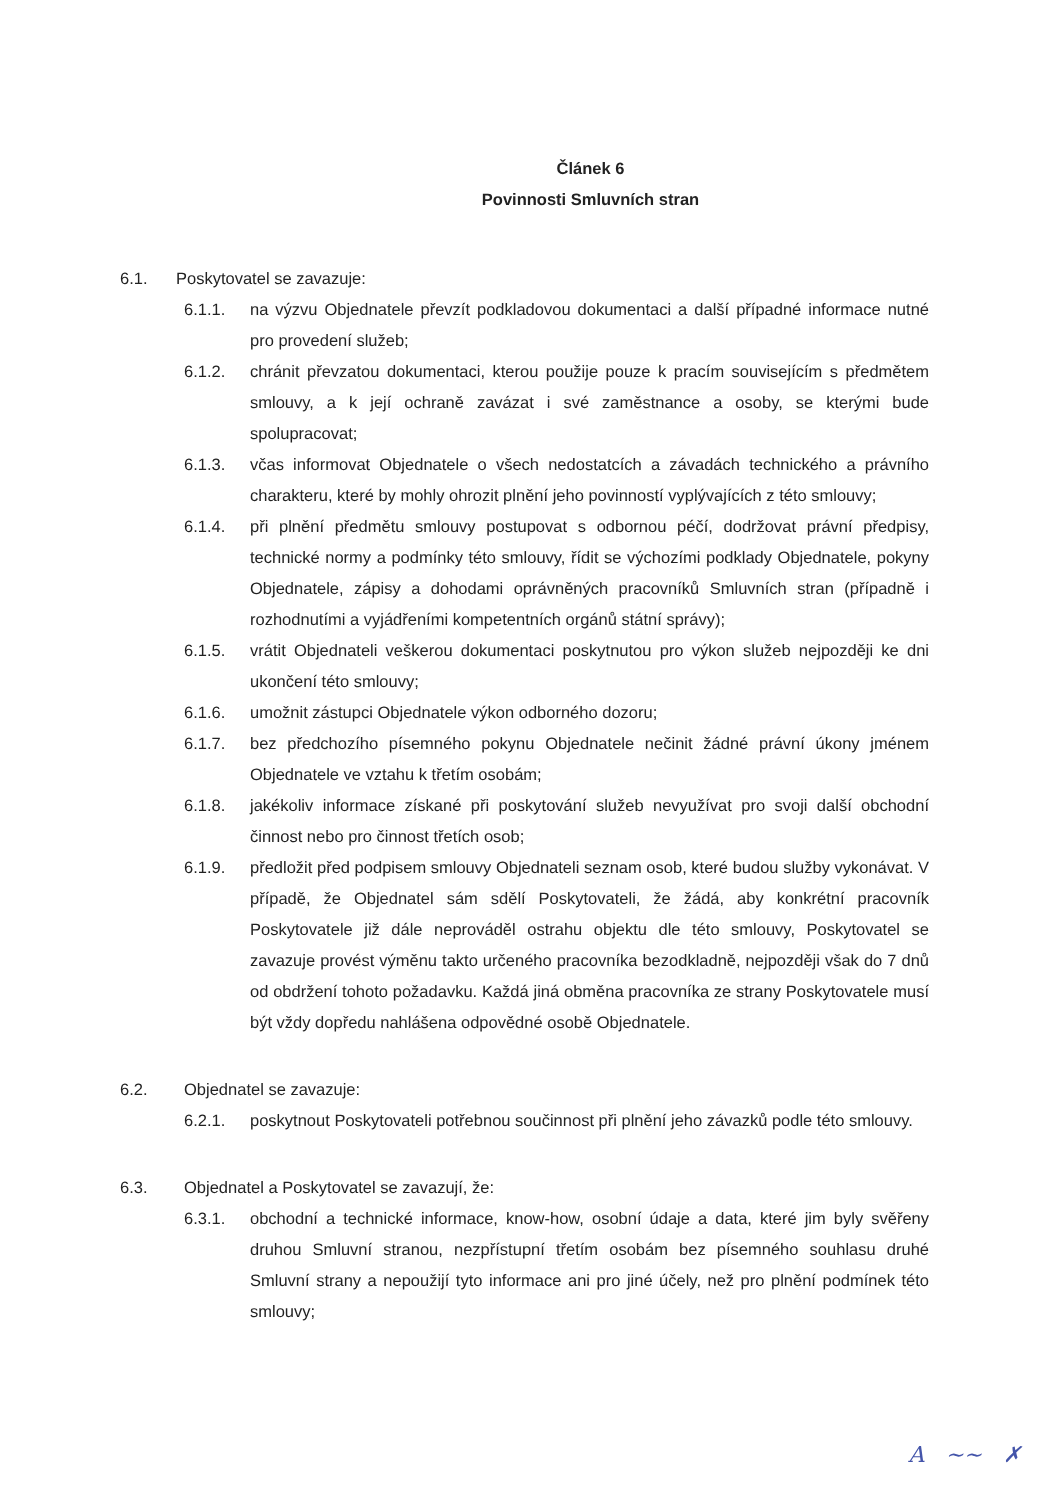Článek 6
Povinnosti Smluvních stran
6.1. Poskytovatel se zavazuje:
6.1.1. na výzvu Objednatele převzít podkladovou dokumentaci a další případné informace nutné pro provedení služeb;
6.1.2. chránit převzatou dokumentaci, kterou použije pouze k pracím souvisejícím s předmětem smlouvy, a k její ochraně zavázat i své zaměstnance a osoby, se kterými bude spolupracovat;
6.1.3. včas informovat Objednatele o všech nedostatcích a závadách technického a právního charakteru, které by mohly ohrozit plnění jeho povinností vyplývajících z této smlouvy;
6.1.4. při plnění předmětu smlouvy postupovat s odbornou péčí, dodržovat právní předpisy, technické normy a podmínky této smlouvy, řídit se výchozími podklady Objednatele, pokyny Objednatele, zápisy a dohodami oprávněných pracovníků Smluvních stran (případně i rozhodnutími a vyjádřeními kompetentních orgánů státní správy);
6.1.5. vrátit Objednateli veškerou dokumentaci poskytnutou pro výkon služeb nejpozději ke dni ukončení této smlouvy;
6.1.6. umožnit zástupci Objednatele výkon odborného dozoru;
6.1.7. bez předchozího písemného pokynu Objednatele nečinit žádné právní úkony jménem Objednatele ve vztahu k třetím osobám;
6.1.8. jakékoliv informace získané při poskytování služeb nevyužívat pro svoji další obchodní činnost nebo pro činnost třetích osob;
6.1.9. předložit před podpisem smlouvy Objednateli seznam osob, které budou služby vykonávat. V případě, že Objednatel sám sdělí Poskytovateli, že žádá, aby konkrétní pracovník Poskytovatele již dále neprováděl ostrahu objektu dle této smlouvy, Poskytovatel se zavazuje provést výměnu takto určeného pracovníka bezodkladně, nejpozději však do 7 dnů od obdržení tohoto požadavku. Každá jiná obměna pracovníka ze strany Poskytovatele musí být vždy dopředu nahlášena odpovědné osobě Objednatele.
6.2. Objednatel se zavazuje:
6.2.1. poskytnout Poskytovateli potřebnou součinnost při plnění jeho závazků podle této smlouvy.
6.3. Objednatel a Poskytovatel se zavazují, že:
6.3.1. obchodní a technické informace, know-how, osobní údaje a data, které jim byly svěřeny druhou Smluvní stranou, nezpřístupní třetím osobám bez písemného souhlasu druhé Smluvní strany a nepoužijí tyto informace ani pro jiné účely, než pro plnění podmínek této smlouvy;
A ~~ ✗